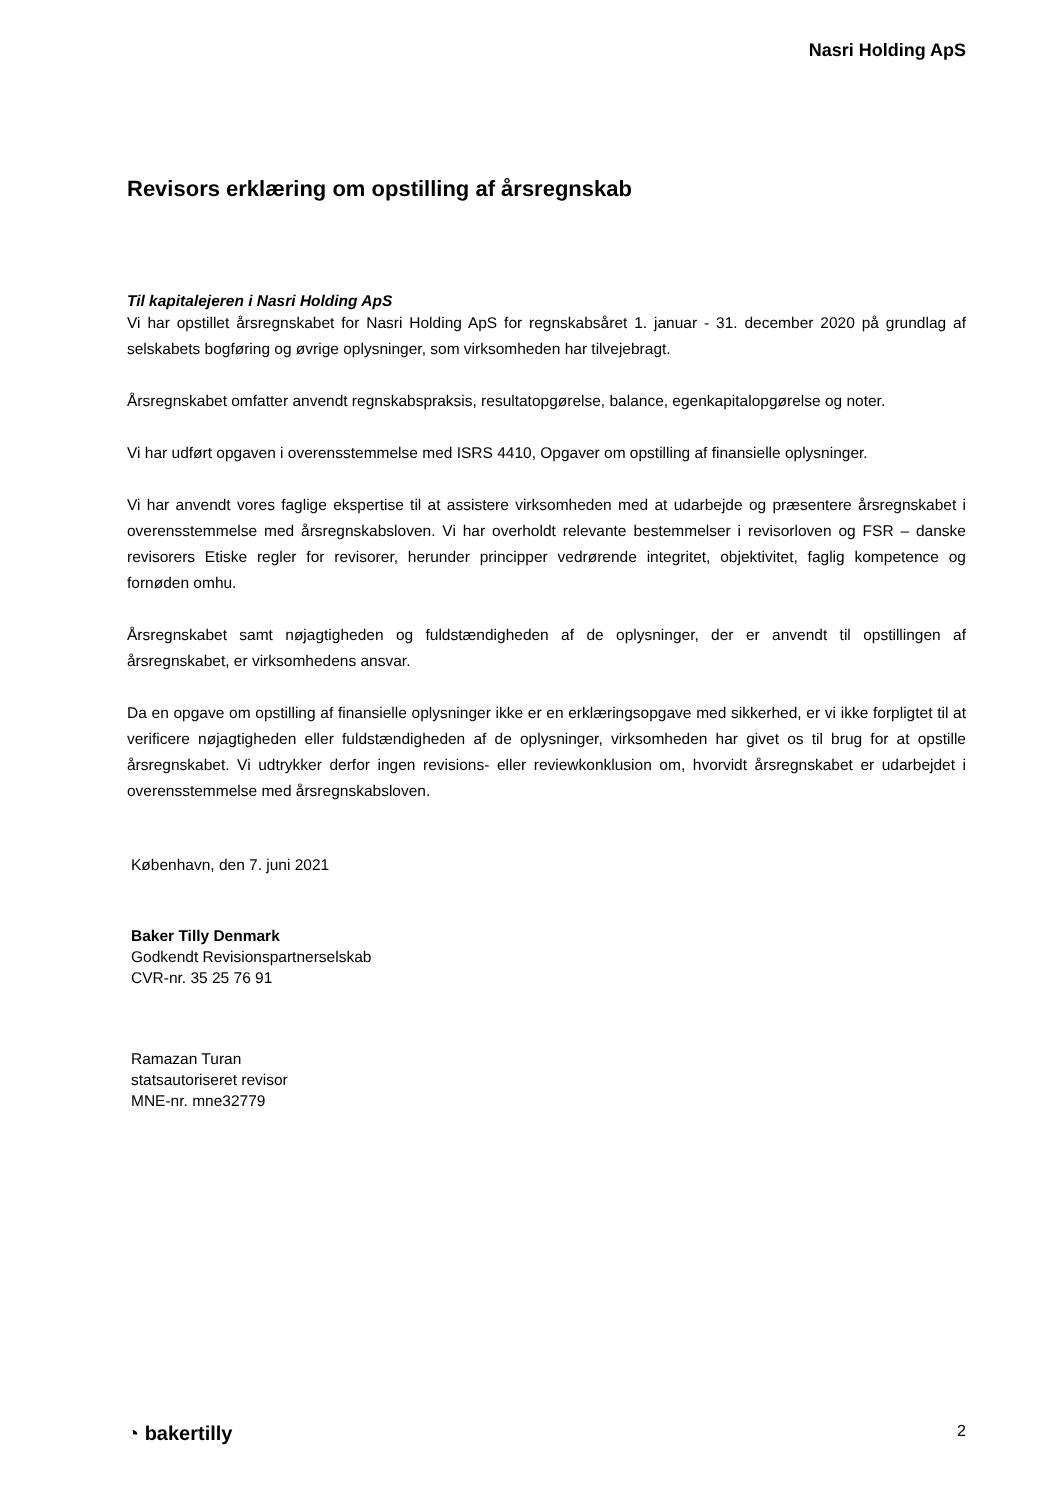Nasri Holding ApS
Revisors erklæring om opstilling af årsregnskab
Til kapitalejeren i Nasri Holding ApS
Vi har opstillet årsregnskabet for Nasri Holding ApS for regnskabsåret 1. januar - 31. december 2020 på grundlag af selskabets bogføring og øvrige oplysninger, som virksomheden har tilvejebragt.
Årsregnskabet omfatter anvendt regnskabspraksis, resultatopgørelse, balance, egenkapitalopgørelse og noter.
Vi har udført opgaven i overensstemmelse med ISRS 4410, Opgaver om opstilling af finansielle oplysninger.
Vi har anvendt vores faglige ekspertise til at assistere virksomheden med at udarbejde og præsentere årsregnskabet i overensstemmelse med årsregnskabsloven. Vi har overholdt relevante bestemmelser i revisorloven og FSR – danske revisorers Etiske regler for revisorer, herunder principper vedrørende integritet, objektivitet, faglig kompetence og fornøden omhu.
Årsregnskabet samt nøjagtigheden og fuldstændigheden af de oplysninger, der er anvendt til opstillingen af årsregnskabet, er virksomhedens ansvar.
Da en opgave om opstilling af finansielle oplysninger ikke er en erklæringsopgave med sikkerhed, er vi ikke forpligtet til at verificere nøjagtigheden eller fuldstændigheden af de oplysninger, virksomheden har givet os til brug for at opstille årsregnskabet. Vi udtrykker derfor ingen revisions- eller reviewkonklusion om, hvorvidt årsregnskabet er udarbejdet i overensstemmelse med årsregnskabsloven.
København, den 7. juni 2021
Baker Tilly Denmark
Godkendt Revisionspartnerselskab
CVR-nr. 35 25 76 91
Ramazan Turan
statsautoriseret revisor
MNE-nr. mne32779
◔ bakertilly 2